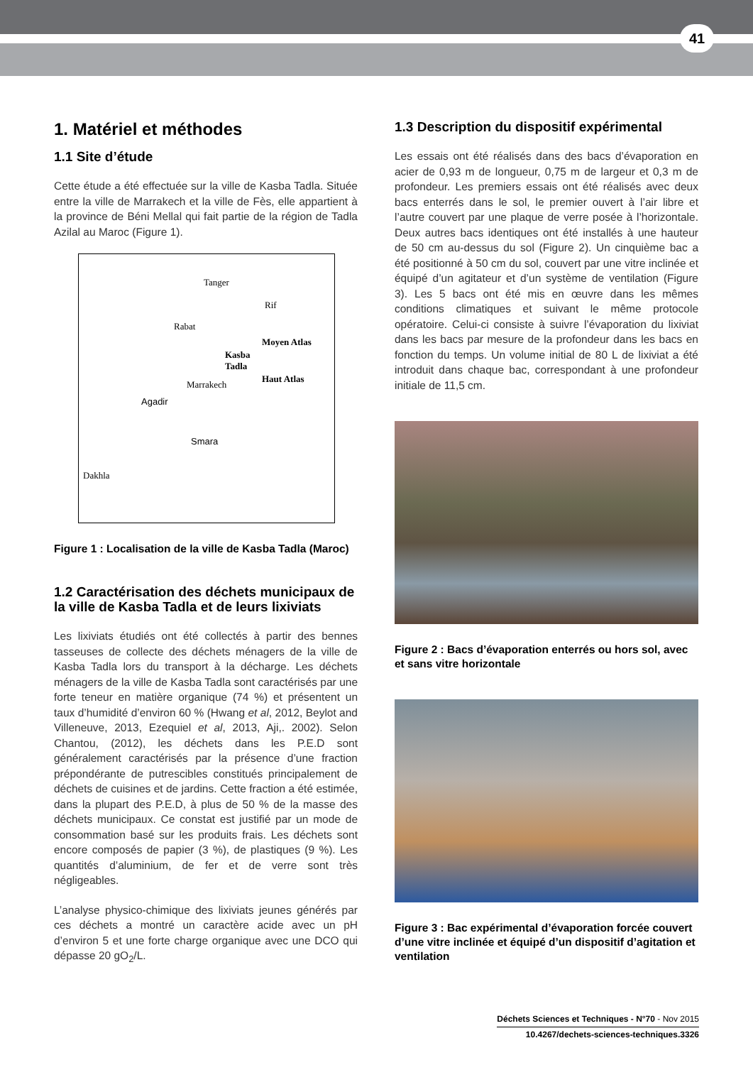41
1. Matériel et méthodes
1.1 Site d’étude
Cette étude a été effectuée sur la ville de Kasba Tadla. Située entre la ville de Marrakech et la ville de Fès, elle appartient à la province de Béni Mellal qui fait partie de la région de Tadla Azilal au Maroc (Figure 1).
Tanger
Rif
Rabat
Moyen Atlas
Kasba
Tadla
Haut Atlas
Marrakech
Agadir
Smara
Dakhla
Figure 1 : Localisation de la ville de Kasba Tadla (Maroc)
1.2 Caractérisation des déchets municipaux de la ville de Kasba Tadla et de leurs lixiviats
Les lixiviats étudiés ont été collectés à partir des bennes tasseuses de collecte des déchets ménagers de la ville de Kasba Tadla lors du transport à la décharge. Les déchets ménagers de la ville de Kasba Tadla sont caractérisés par une forte teneur en matière organique (74 %) et présentent un taux d’humidité d’environ 60 % (Hwang et al, 2012, Beylot and Villeneuve, 2013, Ezequiel et al, 2013, Aji,. 2002). Selon Chantou, (2012), les déchets dans les P.E.D sont généralement caractérisés par la présence d’une fraction prépondérante de putrescibles constitués principalement de déchets de cuisines et de jardins. Cette fraction a été estimée, dans la plupart des P.E.D, à plus de 50 % de la masse des déchets municipaux. Ce constat est justifié par un mode de consommation basé sur les produits frais. Les déchets sont encore composés de papier (3 %), de plastiques (9 %). Les quantités d’aluminium, de fer et de verre sont très négligeables.
L’analyse physico-chimique des lixiviats jeunes générés par ces déchets a montré un caractère acide avec un pH d’environ 5 et une forte charge organique avec une DCO qui dépasse 20 gO<sub>2</sub>/L.
1.3 Description du dispositif expérimental
Les essais ont été réalisés dans des bacs d’évaporation en acier de 0,93 m de longueur, 0,75 m de largeur et 0,3 m de profondeur. Les premiers essais ont été réalisés avec deux bacs enterrés dans le sol, le premier ouvert à l’air libre et l’autre couvert par une plaque de verre posée à l’horizontale. Deux autres bacs identiques ont été installés à une hauteur de 50 cm au-dessus du sol (Figure 2). Un cinquième bac a été positionné à 50 cm du sol, couvert par une vitre inclinée et équipé d’un agitateur et d’un système de ventilation (Figure 3). Les 5 bacs ont été mis en œuvre dans les mêmes conditions climatiques et suivant le même protocole opératoire. Celui-ci consiste à suivre l’évaporation du lixiviat dans les bacs par mesure de la profondeur dans les bacs en fonction du temps. Un volume initial de 80 L de lixiviat a été introduit dans chaque bac, correspondant à une profondeur initiale de 11,5 cm.
Figure 2 : Bacs d’évaporation enterrés ou hors sol, avec et sans vitre horizontale
Figure 3 : Bac expérimental d’évaporation forcée couvert d’une vitre inclinée et équipé d’un dispositif d’agitation et ventilation
Déchets Sciences et Techniques - N°70 - Nov 2015
10.4267/dechets-sciences-techniques.3326